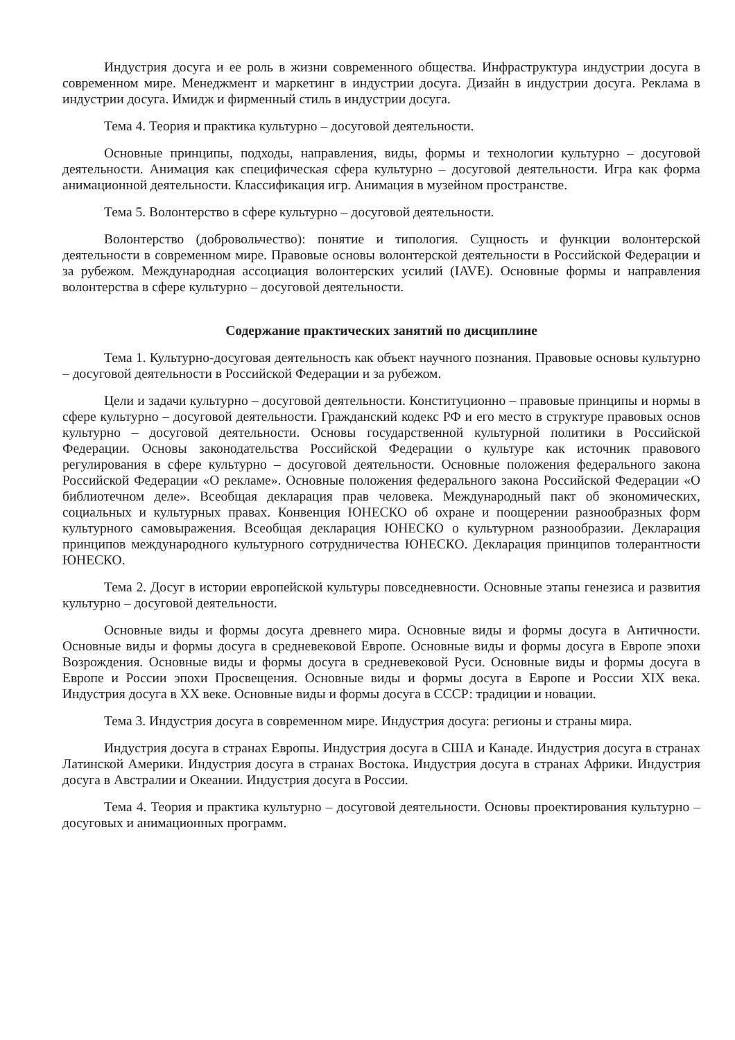Индустрия досуга и ее роль в жизни современного общества. Инфраструктура индустрии досуга в современном мире. Менеджмент и маркетинг в индустрии досуга. Дизайн в индустрии досуга. Реклама в индустрии досуга. Имидж и фирменный стиль в индустрии досуга.
Тема 4. Теория и практика культурно – досуговой деятельности.
Основные принципы, подходы, направления, виды, формы и технологии культурно – досуговой деятельности. Анимация как специфическая сфера культурно – досуговой деятельности. Игра как форма анимационной деятельности. Классификация игр. Анимация в музейном пространстве.
Тема 5. Волонтерство в сфере культурно – досуговой деятельности.
Волонтерство (добровольчество): понятие и типология. Сущность и функции волонтерской деятельности в современном мире. Правовые основы волонтерской деятельности в Российской Федерации и за рубежом. Международная ассоциация волонтерских усилий (IAVE). Основные формы и направления волонтерства в сфере культурно – досуговой деятельности.
Содержание практических занятий по дисциплине
Тема 1. Культурно-досуговая деятельность как объект научного познания. Правовые основы культурно – досуговой деятельности в Российской Федерации и за рубежом.
Цели и задачи культурно – досуговой деятельности. Конституционно – правовые принципы и нормы в сфере культурно – досуговой деятельности. Гражданский кодекс РФ и его место в структуре правовых основ культурно – досуговой деятельности. Основы государственной культурной политики в Российской Федерации. Основы законодательства Российской Федерации о культуре как источник правового регулирования в сфере культурно – досуговой деятельности. Основные положения федерального закона Российской Федерации «О рекламе». Основные положения федерального закона Российской Федерации «О библиотечном деле». Всеобщая декларация прав человека. Международный пакт об экономических, социальных и культурных правах. Конвенция ЮНЕСКО об охране и поощерении разнообразных форм культурного самовыражения. Всеобщая декларация ЮНЕСКО о культурном разнообразии. Декларация принципов международного культурного сотрудничества ЮНЕСКО. Декларация принципов толерантности ЮНЕСКО.
Тема 2. Досуг в истории европейской культуры повседневности. Основные этапы генезиса и развития культурно – досуговой деятельности.
Основные виды и формы досуга древнего мира. Основные виды и формы досуга в Античности. Основные виды и формы досуга в средневековой Европе. Основные виды и формы досуга в Европе эпохи Возрождения. Основные виды и формы досуга в средневековой Руси. Основные виды и формы досуга в Европе и России эпохи Просвещения. Основные виды и формы досуга в Европе и России XIX века. Индустрия досуга в XX веке. Основные виды и формы досуга в СССР: традиции и новации.
Тема 3. Индустрия досуга в современном мире. Индустрия досуга: регионы и страны мира.
Индустрия досуга в странах Европы. Индустрия досуга в США и Канаде. Индустрия досуга в странах Латинской Америки. Индустрия досуга в странах Востока. Индустрия досуга в странах Африки. Индустрия досуга в Австралии и Океании. Индустрия досуга в России.
Тема 4. Теория и практика культурно – досуговой деятельности. Основы проектирования культурно – досуговых и анимационных программ.